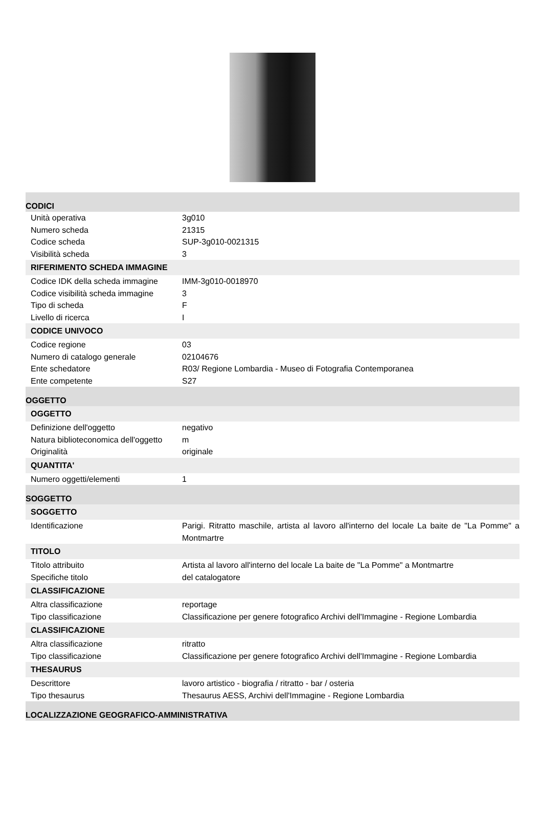CODICI
| Unità operativa | 3g010 |
| Numero scheda | 21315 |
| Codice scheda | SUP-3g010-0021315 |
| Visibilità scheda | 3 |
RIFERIMENTO SCHEDA IMMAGINE
| Codice IDK della scheda immagine | IMM-3g010-0018970 |
| Codice visibilità scheda immagine | 3 |
| Tipo di scheda | F |
| Livello di ricerca | I |
CODICE UNIVOCO
| Codice regione | 03 |
| Numero di catalogo generale | 02104676 |
| Ente schedatore | R03/ Regione Lombardia - Museo di Fotografia Contemporanea |
| Ente competente | S27 |
OGGETTO
OGGETTO
| Definizione dell'oggetto | negativo |
| Natura biblioteconomica dell'oggetto | m |
| Originalità | originale |
QUANTITA'
| Numero oggetti/elementi | 1 |
SOGGETTO
SOGGETTO
| Identificazione | Parigi. Ritratto maschile, artista al lavoro all'interno del locale La baite de "La Pomme" a Montmartre |
TITOLO
| Titolo attribuito | Artista al lavoro all'interno del locale La baite de "La Pomme" a Montmartre |
| Specifiche titolo | del catalogatore |
CLASSIFICAZIONE
| Altra classificazione | reportage |
| Tipo classificazione | Classificazione per genere fotografico Archivi dell'Immagine - Regione Lombardia |
CLASSIFICAZIONE
| Altra classificazione | ritratto |
| Tipo classificazione | Classificazione per genere fotografico Archivi dell'Immagine - Regione Lombardia |
THESAURUS
| Descrittore | lavoro artistico - biografia / ritratto - bar / osteria |
| Tipo thesaurus | Thesaurus AESS, Archivi dell'Immagine - Regione Lombardia |
LOCALIZZAZIONE GEOGRAFICO-AMMINISTRATIVA